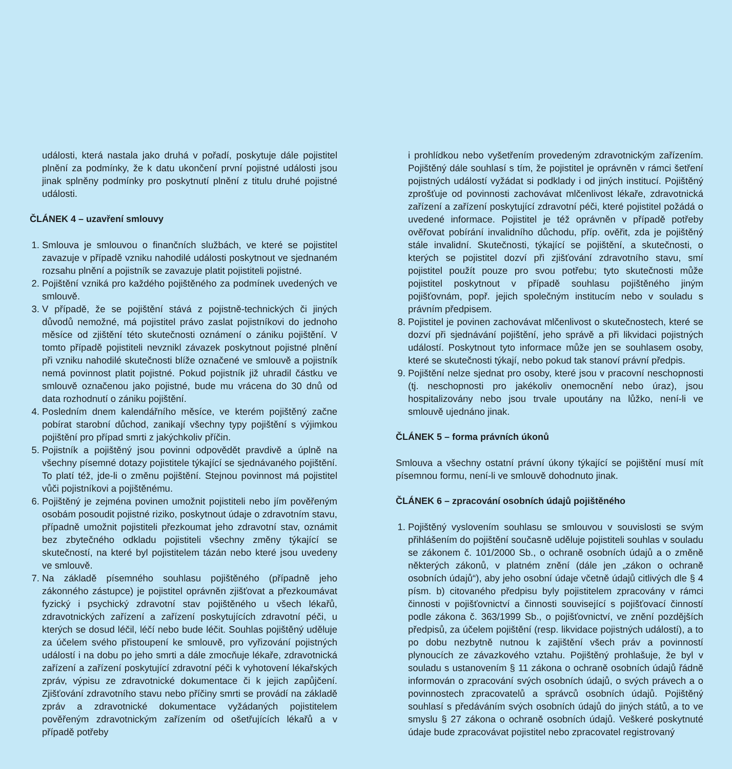události, která nastala jako druhá v pořadí, poskytuje dále pojistitel plnění za podmínky, že k datu ukončení první pojistné události jsou jinak splněny podmínky pro poskytnutí plnění z titulu druhé pojistné události.
ČLÁNEK 4 – uzavření smlouvy
1. Smlouva je smlouvou o finančních službách, ve které se pojistitel zavazuje v případě vzniku nahodilé události poskytnout ve sjednaném rozsahu plnění a pojistník se zavazuje platit pojistiteli pojistné.
2. Pojištění vzniká pro každého pojištěného za podmínek uvedených ve smlouvě.
3. V případě, že se pojištění stává z pojistně-technických či jiných důvodů nemožné, má pojistitel právo zaslat pojistníkovi do jednoho měsíce od zjištění této skutečnosti oznámení o zániku pojištění. V tomto případě pojistiteli nevznikl závazek poskytnout pojistné plnění při vzniku nahodilé skutečnosti blíže označené ve smlouvě a pojistník nemá povinnost platit pojistné. Pokud pojistník již uhradil částku ve smlouvě označenou jako pojistné, bude mu vrácena do 30 dnů od data rozhodnutí o zániku pojištění.
4. Posledním dnem kalendářního měsíce, ve kterém pojištěný začne pobírat starobní důchod, zanikají všechny typy pojištění s výjimkou pojištění pro případ smrti z jakýchkoliv příčin.
5. Pojistník a pojištěný jsou povinni odpovědět pravdivě a úplně na všechny písemné dotazy pojistitele týkající se sjednávaného pojištění. To platí též, jde-li o změnu pojištění. Stejnou povinnost má pojistitel vůči pojistníkovi a pojištěnému.
6. Pojištěný je zejména povinen umožnit pojistiteli nebo jím pověřeným osobám posoudit pojistné riziko, poskytnout údaje o zdravotním stavu, případně umožnit pojistiteli přezkoumat jeho zdravotní stav, oznámit bez zbytečného odkladu pojistiteli všechny změny týkající se skutečností, na které byl pojistitelem tázán nebo které jsou uvedeny ve smlouvě.
7. Na základě písemného souhlasu pojištěného (případně jeho zákonného zástupce) je pojistitel oprávněn zjišťovat a přezkoumávat fyzický i psychický zdravotní stav pojištěného u všech lékařů, zdravotnických zařízení a zařízení poskytujících zdravotní péči, u kterých se dosud léčil, léčí nebo bude léčit. Souhlas pojištěný uděluje za účelem svého přistoupení ke smlouvě, pro vyřizování pojistných událostí i na dobu po jeho smrti a dále zmocňuje lékaře, zdravotnická zařízení a zařízení poskytující zdravotní péči k vyhotovení lékařských zpráv, výpisu ze zdravotnické dokumentace či k jejich zapůjčení. Zjišťování zdravotního stavu nebo příčiny smrti se provádí na základě zpráv a zdravotnické dokumentace vyžádaných pojistitelem pověřeným zdravotnickým zařízením od ošetřujících lékařů a v případě potřeby
i prohlídkou nebo vyšetřením provedeným zdravotnickým zařízením. Pojištěný dále souhlasí s tím, že pojistitel je oprávněn v rámci šetření pojistných událostí vyžádat si podklady i od jiných institucí. Pojištěný zprošťuje od povinnosti zachovávat mlčenlivost lékaře, zdravotnická zařízení a zařízení poskytující zdravotní péči, které pojistitel požádá o uvedené informace. Pojistitel je též oprávněn v případě potřeby ověřovat pobírání invalidního důchodu, příp. ověřit, zda je pojištěný stále invalidní. Skutečnosti, týkající se pojištění, a skutečnosti, o kterých se pojistitel dozví při zjišťování zdravotního stavu, smí pojistitel použít pouze pro svou potřebu; tyto skutečnosti může pojistitel poskytnout v případě souhlasu pojištěného jiným pojišťovnám, popř. jejich společným institucím nebo v souladu s právním předpisem.
8. Pojistitel je povinen zachovávat mlčenlivost o skutečnostech, které se dozví při sjednávání pojištění, jeho správě a při likvidaci pojistných událostí. Poskytnout tyto informace může jen se souhlasem osoby, které se skutečnosti týkají, nebo pokud tak stanoví právní předpis.
9. Pojištění nelze sjednat pro osoby, které jsou v pracovní neschopnosti (tj. neschopnosti pro jakékoliv onemocnění nebo úraz), jsou hospitalizovány nebo jsou trvale upoutány na lůžko, není-li ve smlouvě ujednáno jinak.
ČLÁNEK 5 – forma právních úkonů
Smlouva a všechny ostatní právní úkony týkající se pojištění musí mít písemnou formu, není-li ve smlouvě dohodnuto jinak.
ČLÁNEK 6 – zpracování osobních údajů pojištěného
1. Pojištěný vyslovením souhlasu se smlouvou v souvislosti se svým přihlášením do pojištění současně uděluje pojistiteli souhlas v souladu se zákonem č. 101/2000 Sb., o ochraně osobních údajů a o změně některých zákonů, v platném znění (dále jen „zákon o ochraně osobních údajů“), aby jeho osobní údaje včetně údajů citlivých dle § 4 písm. b) citovaného předpisu byly pojistitelem zpracovány v rámci činnosti v pojišťovnictví a činnosti související s pojišťovací činností podle zákona č. 363/1999 Sb., o pojišťovnictví, ve znění pozdějších předpisů, za účelem pojištění (resp. likvidace pojistných událostí), a to po dobu nezbytně nutnou k zajištění všech práv a povinností plynoucích ze závazkového vztahu. Pojištěný prohlašuje, že byl v souladu s ustanovením § 11 zákona o ochraně osobních údajů řádně informován o zpracování svých osobních údajů, o svých právech a o povinnostech zpracovatelů a správců osobních údajů. Pojištěný souhlasí s předáváním svých osobních údajů do jiných států, a to ve smyslu § 27 zákona o ochraně osobních údajů. Veškeré poskytnuté údaje bude zpracovávat pojistitel nebo zpracovatel registrovaný